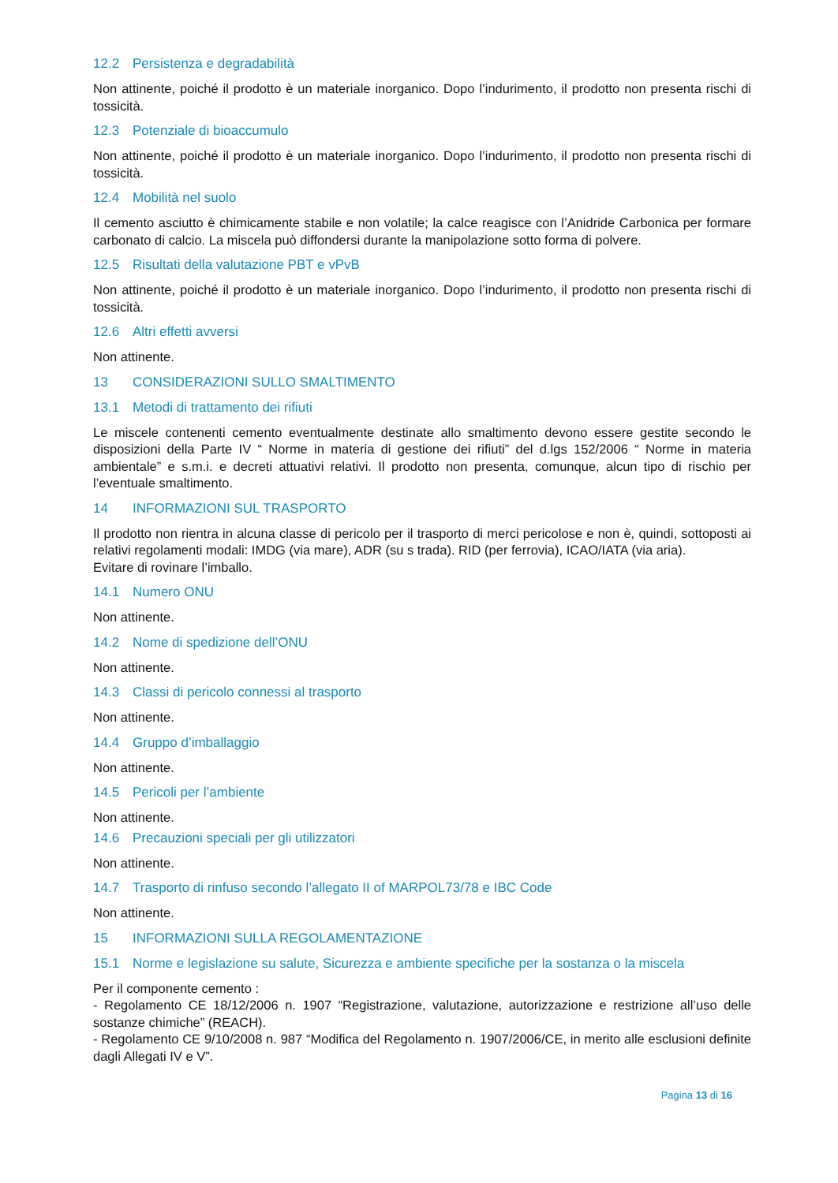12.2 Persistenza e degradabilità
Non attinente, poiché il prodotto è un materiale inorganico. Dopo l’indurimento, il prodotto non presenta rischi di tossicità.
12.3 Potenziale di bioaccumulo
Non attinente, poiché il prodotto è un materiale inorganico. Dopo l’indurimento, il prodotto non presenta rischi di tossicità.
12.4 Mobilità nel suolo
Il cemento asciutto è chimicamente stabile e non volatile; la calce reagisce con l’Anidride Carbonica per formare carbonato di calcio. La miscela può diffondersi durante la manipolazione sotto forma di polvere.
12.5 Risultati della valutazione PBT e vPvB
Non attinente, poiché il prodotto è un materiale inorganico. Dopo l’indurimento, il prodotto non presenta rischi di tossicità.
12.6 Altri effetti avversi
Non attinente.
13 CONSIDERAZIONI SULLO SMALTIMENTO
13.1 Metodi di trattamento dei rifiuti
Le miscele contenenti cemento eventualmente destinate allo smaltimento devono essere gestite secondo le disposizioni della Parte IV “ Norme in materia di gestione dei rifiuti” del d.lgs 152/2006 “ Norme in materia ambientale” e s.m.i. e decreti attuativi relativi. Il prodotto non presenta, comunque, alcun tipo di rischio per l’eventuale smaltimento.
14 INFORMAZIONI SUL TRASPORTO
Il prodotto non rientra in alcuna classe di pericolo per il trasporto di merci pericolose e non è, quindi, sottoposti ai relativi regolamenti modali: IMDG (via mare), ADR (su s trada). RID (per ferrovia), ICAO/IATA (via aria).
Evitare di rovinare l’imballo.
14.1 Numero ONU
Non attinente.
14.2 Nome di spedizione dell’ONU
Non attinente.
14.3 Classi di pericolo connessi al trasporto
Non attinente.
14.4 Gruppo d’imballaggio
Non attinente.
14.5 Pericoli per l’ambiente
Non attinente.
14.6 Precauzioni speciali per gli utilizzatori
Non attinente.
14.7 Trasporto di rinfuso secondo l’allegato II of MARPOL73/78 e IBC Code
Non attinente.
15 INFORMAZIONI SULLA REGOLAMENTAZIONE
15.1 Norme e legislazione su salute, Sicurezza e ambiente specifiche per la sostanza o la miscela
Per il componente cemento :
- Regolamento CE 18/12/2006 n. 1907 “Registrazione, valutazione, autorizzazione e restrizione all’uso delle sostanze chimiche” (REACH).
- Regolamento CE 9/10/2008 n. 987 “Modifica del Regolamento n. 1907/2006/CE, in merito alle esclusioni definite dagli Allegati IV e V”.
Pagina 13 di 16